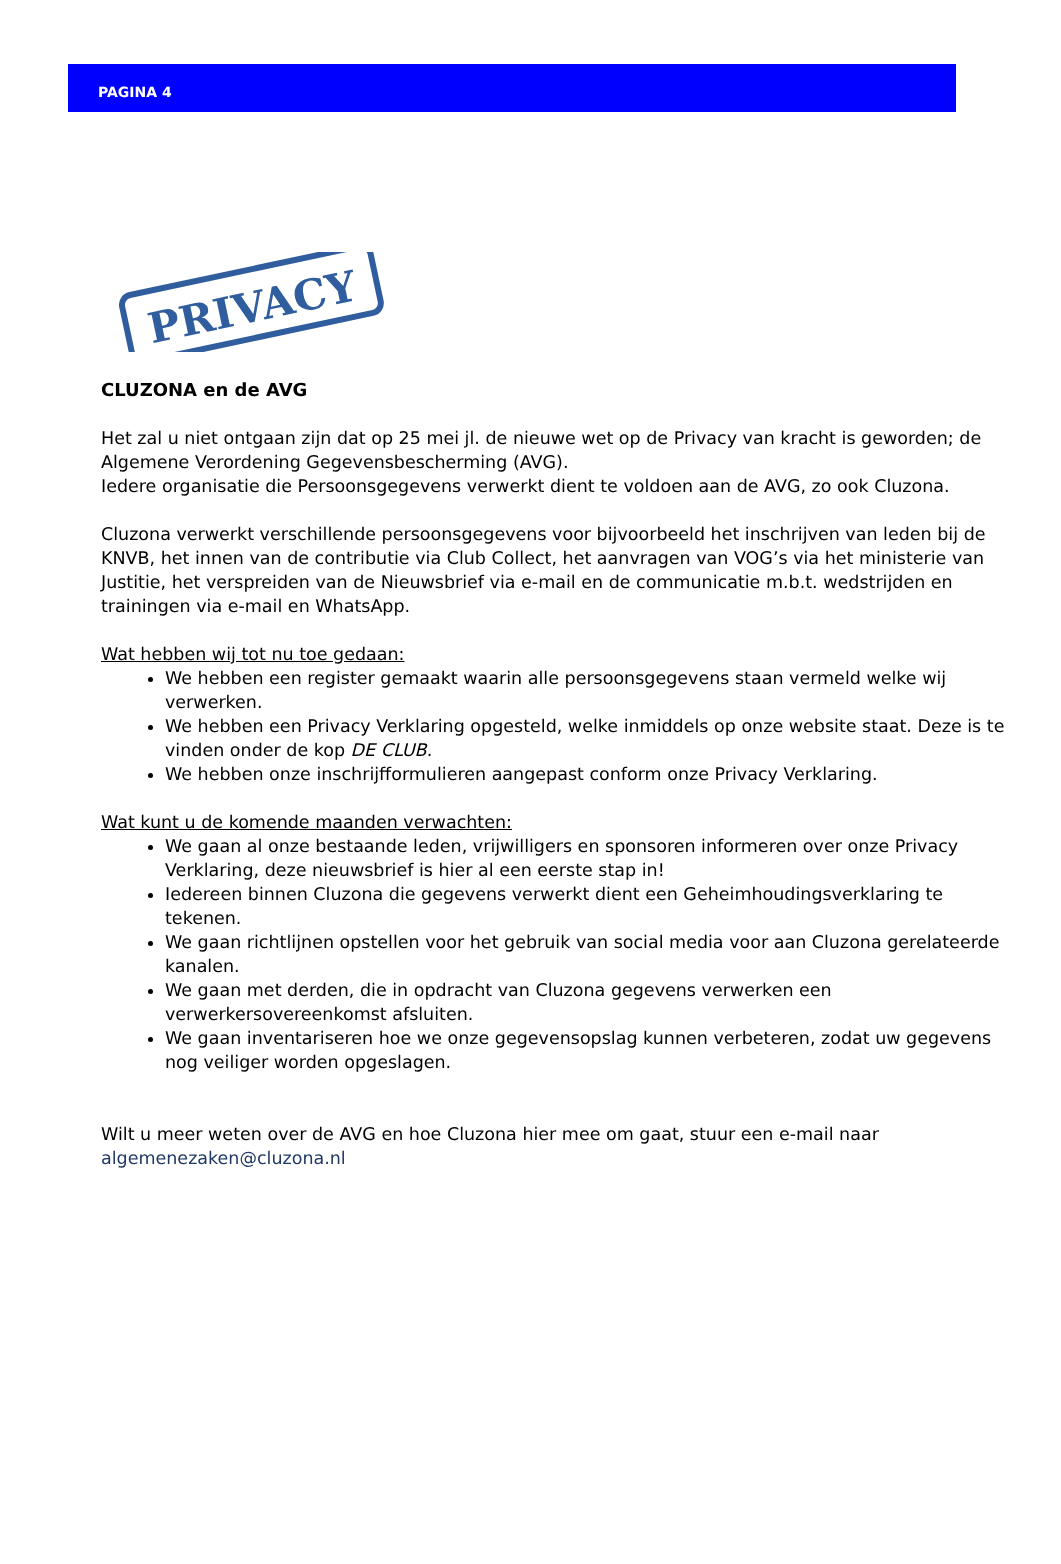PAGINA 4
PRIVACY
CLUZONA en de AVG
Het zal u niet ontgaan zijn dat op 25 mei jl. de nieuwe wet op de Privacy van kracht is geworden; de Algemene Verordening Gegevensbescherming (AVG).
Iedere organisatie die Persoonsgegevens verwerkt dient te voldoen aan de AVG, zo ook Cluzona.
Cluzona verwerkt verschillende persoonsgegevens voor bijvoorbeeld het inschrijven van leden bij de KNVB, het innen van de contributie via Club Collect, het aanvragen van VOG’s via het ministerie van Justitie, het verspreiden van de Nieuwsbrief via e-mail en de communicatie m.b.t. wedstrijden en trainingen via e-mail en WhatsApp.
Wat hebben wij tot nu toe gedaan:
We hebben een register gemaakt waarin alle persoonsgegevens staan vermeld welke wij verwerken.
We hebben een Privacy Verklaring opgesteld, welke inmiddels op onze website staat. Deze is te vinden onder de kop DE CLUB.
We hebben onze inschrijfformulieren aangepast conform onze Privacy Verklaring.
Wat kunt u de komende maanden verwachten:
We gaan al onze bestaande leden, vrijwilligers en sponsoren informeren over onze Privacy Verklaring, deze nieuwsbrief is hier al een eerste stap in!
Iedereen binnen Cluzona die gegevens verwerkt dient een Geheimhoudingsverklaring te tekenen.
We gaan richtlijnen opstellen voor het gebruik van social media voor aan Cluzona gerelateerde kanalen.
We gaan met derden, die in opdracht van Cluzona gegevens verwerken een verwerkersovereenkomst afsluiten.
We gaan inventariseren hoe we onze gegevensopslag kunnen verbeteren, zodat uw gegevens nog veiliger worden opgeslagen.
Wilt u meer weten over de AVG en hoe Cluzona hier mee om gaat, stuur een e-mail naar algemenezaken@cluzona.nl